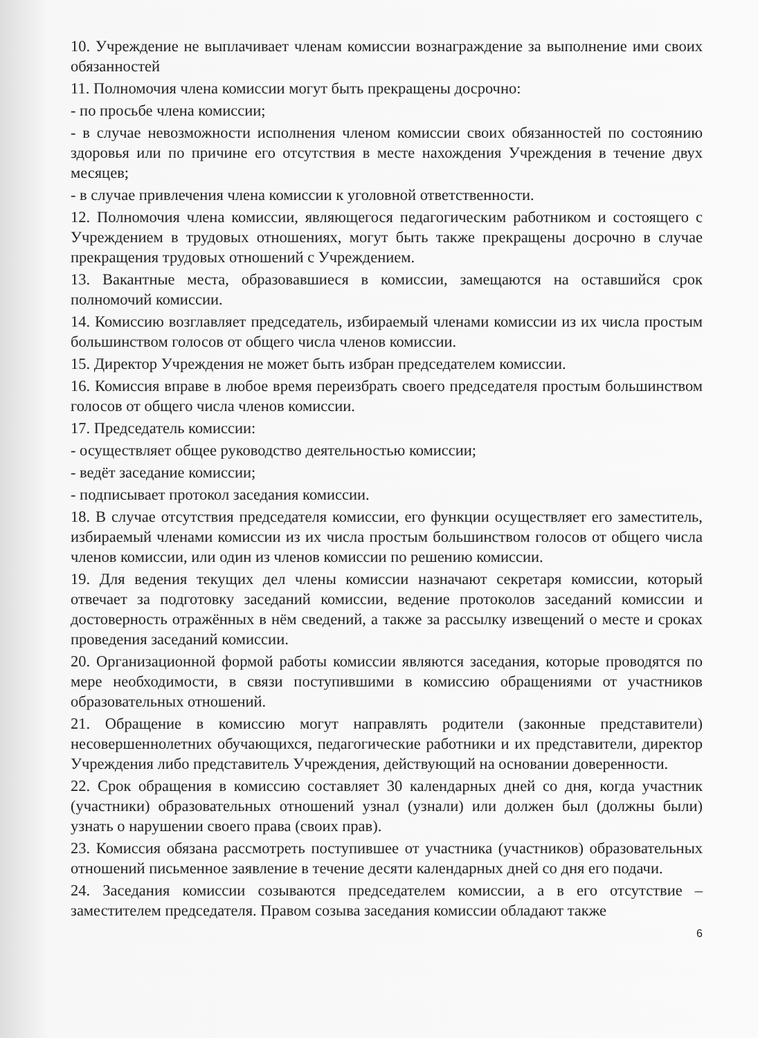10. Учреждение не выплачивает членам комиссии вознаграждение за выполнение ими своих обязанностей
11. Полномочия члена комиссии могут быть прекращены досрочно:
- по просьбе члена комиссии;
- в случае невозможности исполнения членом комиссии своих обязанностей по состоянию здоровья или по причине его отсутствия в месте нахождения Учреждения в течение двух месяцев;
- в случае привлечения члена комиссии к уголовной ответственности.
12. Полномочия члена комиссии, являющегося педагогическим работником и состоящего с Учреждением в трудовых отношениях, могут быть также прекращены досрочно в случае прекращения трудовых отношений с Учреждением.
13. Вакантные места, образовавшиеся в комиссии, замещаются на оставшийся срок полномочий комиссии.
14. Комиссию возглавляет председатель, избираемый членами комиссии из их числа простым большинством голосов от общего числа членов комиссии.
15. Директор Учреждения не может быть избран председателем комиссии.
16. Комиссия вправе в любое время переизбрать своего председателя простым большинством голосов от общего числа членов комиссии.
17. Председатель комиссии:
- осуществляет общее руководство деятельностью комиссии;
- ведёт заседание комиссии;
- подписывает протокол заседания комиссии.
18. В случае отсутствия председателя комиссии, его функции осуществляет его заместитель, избираемый членами комиссии из их числа простым большинством голосов от общего числа членов комиссии, или один из членов комиссии по решению комиссии.
19. Для ведения текущих дел члены комиссии назначают секретаря комиссии, который отвечает за подготовку заседаний комиссии, ведение протоколов заседаний комиссии и достоверность отражённых в нём сведений, а также за рассылку извещений о месте и сроках проведения заседаний комиссии.
20. Организационной формой работы комиссии являются заседания, которые проводятся по мере необходимости, в связи поступившими в комиссию обращениями от участников образовательных отношений.
21. Обращение в комиссию могут направлять родители (законные представители) несовершеннолетних обучающихся, педагогические работники и их представители, директор Учреждения либо представитель Учреждения, действующий на основании доверенности.
22. Срок обращения в комиссию составляет 30 календарных дней со дня, когда участник (участники) образовательных отношений узнал (узнали) или должен был (должны были) узнать о нарушении своего права (своих прав).
23. Комиссия обязана рассмотреть поступившее от участника (участников) образовательных отношений письменное заявление в течение десяти календарных дней со дня его подачи.
24. Заседания комиссии созываются председателем комиссии, а в его отсутствие – заместителем председателя. Правом созыва заседания комиссии обладают также
6